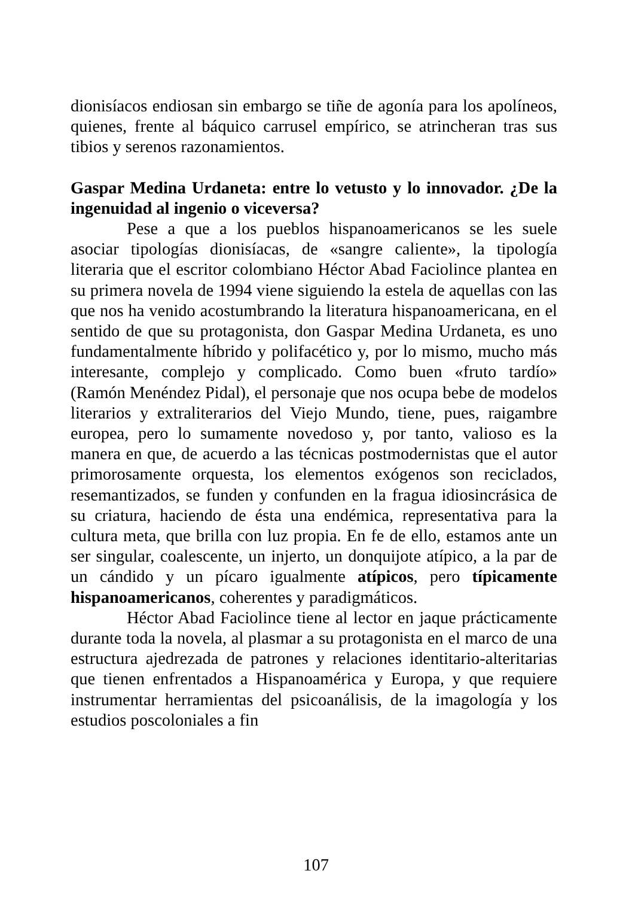dionisíacos endiosan sin embargo se tiñe de agonía para los apolíneos, quienes, frente al báquico carrusel empírico, se atrincheran tras sus tibios y serenos razonamientos.
Gaspar Medina Urdaneta: entre lo vetusto y lo innovador. ¿De la ingenuidad al ingenio o viceversa?
Pese a que a los pueblos hispanoamericanos se les suele asociar tipologías dionisíacas, de «sangre caliente», la tipología literaria que el escritor colombiano Héctor Abad Faciolince plantea en su primera novela de 1994 viene siguiendo la estela de aquellas con las que nos ha venido acostumbrando la literatura hispanoamericana, en el sentido de que su protagonista, don Gaspar Medina Urdaneta, es uno fundamentalmente híbrido y polifacético y, por lo mismo, mucho más interesante, complejo y complicado. Como buen «fruto tardío» (Ramón Menéndez Pidal), el personaje que nos ocupa bebe de modelos literarios y extraliterarios del Viejo Mundo, tiene, pues, raigambre europea, pero lo sumamente novedoso y, por tanto, valioso es la manera en que, de acuerdo a las técnicas postmodernistas que el autor primorosamente orquesta, los elementos exógenos son reciclados, resemantizados, se funden y confunden en la fragua idiosincrásica de su criatura, haciendo de ésta una endémica, representativa para la cultura meta, que brilla con luz propia. En fe de ello, estamos ante un ser singular, coalescente, un injerto, un donquijote atípico, a la par de un cándido y un pícaro igualmente atípicos, pero típicamente hispanoamericanos, coherentes y paradigmáticos.
Héctor Abad Faciolince tiene al lector en jaque prácticamente durante toda la novela, al plasmar a su protagonista en el marco de una estructura ajedrezada de patrones y relaciones identitario-alteritarias que tienen enfrentados a Hispanoamérica y Europa, y que requiere instrumentar herramientas del psicoanálisis, de la imagología y los estudios poscoloniales a fin
107